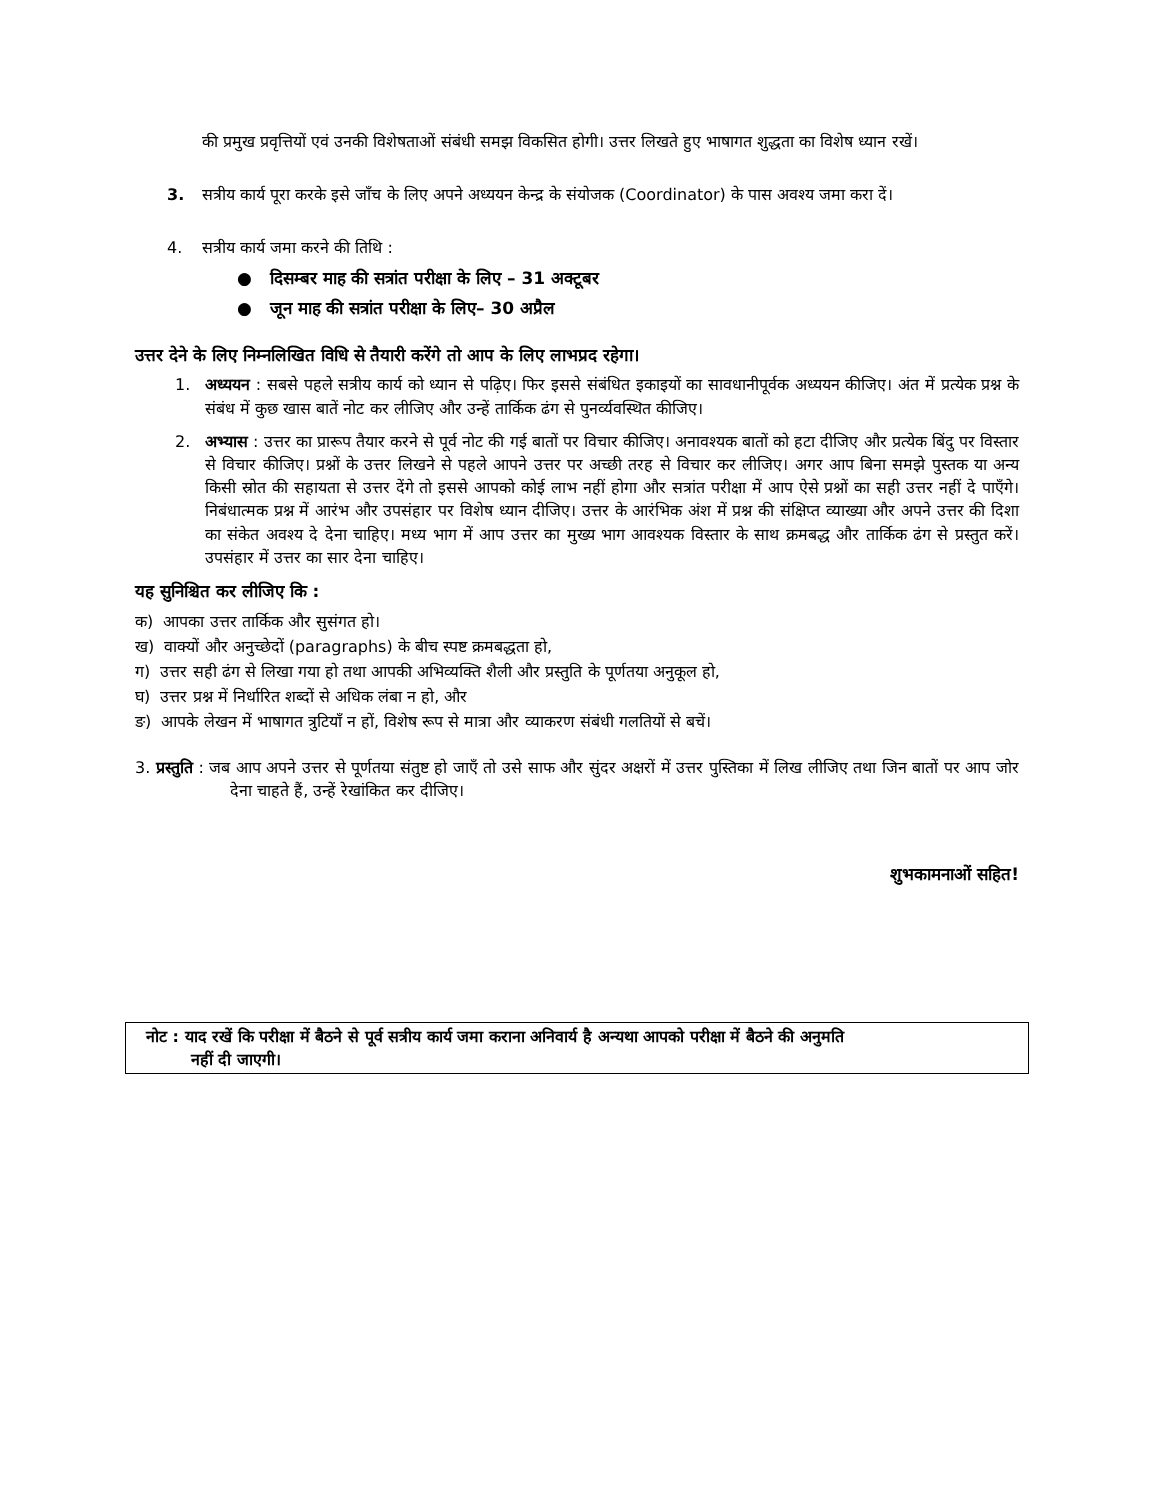की प्रमुख प्रवृत्तियों एवं उनकी विशेषताओं संबंधी समझ विकसित होगी। उत्तर लिखते हुए भाषागत शुद्धता का विशेष ध्यान रखें।
3. सत्रीय कार्य पूरा करके इसे जाँच के लिए अपने अध्ययन केन्द्र के संयोजक (Coordinator) के पास अवश्य जमा करा दें।
4. सत्रीय कार्य जमा करने की तिथि :
● दिसम्बर माह की सत्रांत परीक्षा के लिए – 31 अक्टूबर
● जून माह की सत्रांत परीक्षा के लिए– 30 अप्रैल
उत्तर देने के लिए निम्नलिखित विधि से तैयारी करेंगे तो आप के लिए लाभप्रद रहेगा।
1. अध्ययन : सबसे पहले सत्रीय कार्य को ध्यान से पढ़िए। फिर इससे संबंधित इकाइयों का सावधानीपूर्वक अध्ययन कीजिए। अंत में प्रत्येक प्रश्न के संबंध में कुछ खास बातें नोट कर लीजिए और उन्हें तार्किक ढंग से पुनर्व्यवस्थित कीजिए।
2. अभ्यास : उत्तर का प्रारूप तैयार करने से पूर्व नोट की गई बातों पर विचार कीजिए। अनावश्यक बातों को हटा दीजिए और प्रत्येक बिंदु पर विस्तार से विचार कीजिए। प्रश्नों के उत्तर लिखने से पहले आपने उत्तर पर अच्छी तरह से विचार कर लीजिए। अगर आप बिना समझे पुस्तक या अन्य किसी स्रोत की सहायता से उत्तर देंगे तो इससे आपको कोई लाभ नहीं होगा और सत्रांत परीक्षा में आप ऐसे प्रश्नों का सही उत्तर नहीं दे पाएँगे। निबंधात्मक प्रश्न में आरंभ और उपसंहार पर विशेष ध्यान दीजिए। उत्तर के आरंभिक अंश में प्रश्न की संक्षिप्त व्याख्या और अपने उत्तर की दिशा का संकेत अवश्य दे देना चाहिए। मध्य भाग में आप उत्तर का मुख्य भाग आवश्यक विस्तार के साथ क्रमबद्ध और तार्किक ढंग से प्रस्तुत करें। उपसंहार में उत्तर का सार देना चाहिए।
यह सुनिश्चित कर लीजिए कि :
क) आपका उत्तर तार्किक और सुसंगत हो।
ख) वाक्यों और अनुच्छेदों (paragraphs) के बीच स्पष्ट क्रमबद्धता हो,
ग) उत्तर सही ढंग से लिखा गया हो तथा आपकी अभिव्यक्ति शैली और प्रस्तुति के पूर्णतया अनुकूल हो,
घ) उत्तर प्रश्न में निर्धारित शब्दों से अधिक लंबा न हो, और
ङ) आपके लेखन में भाषागत त्रुटियाँ न हों, विशेष रूप से मात्रा और व्याकरण संबंधी गलतियों से बचें।
3. प्रस्तुति : जब आप अपने उत्तर से पूर्णतया संतुष्ट हो जाएँ तो उसे साफ और सुंदर अक्षरों में उत्तर पुस्तिका में लिख लीजिए तथा जिन बातों पर आप जोर देना चाहते हैं, उन्हें रेखांकित कर दीजिए।
शुभकामनाओं सहित!
नोट : याद रखें कि परीक्षा में बैठने से पूर्व सत्रीय कार्य जमा कराना अनिवार्य है अन्यथा आपको परीक्षा में बैठने की अनुमति
नहीं दी जाएगी।